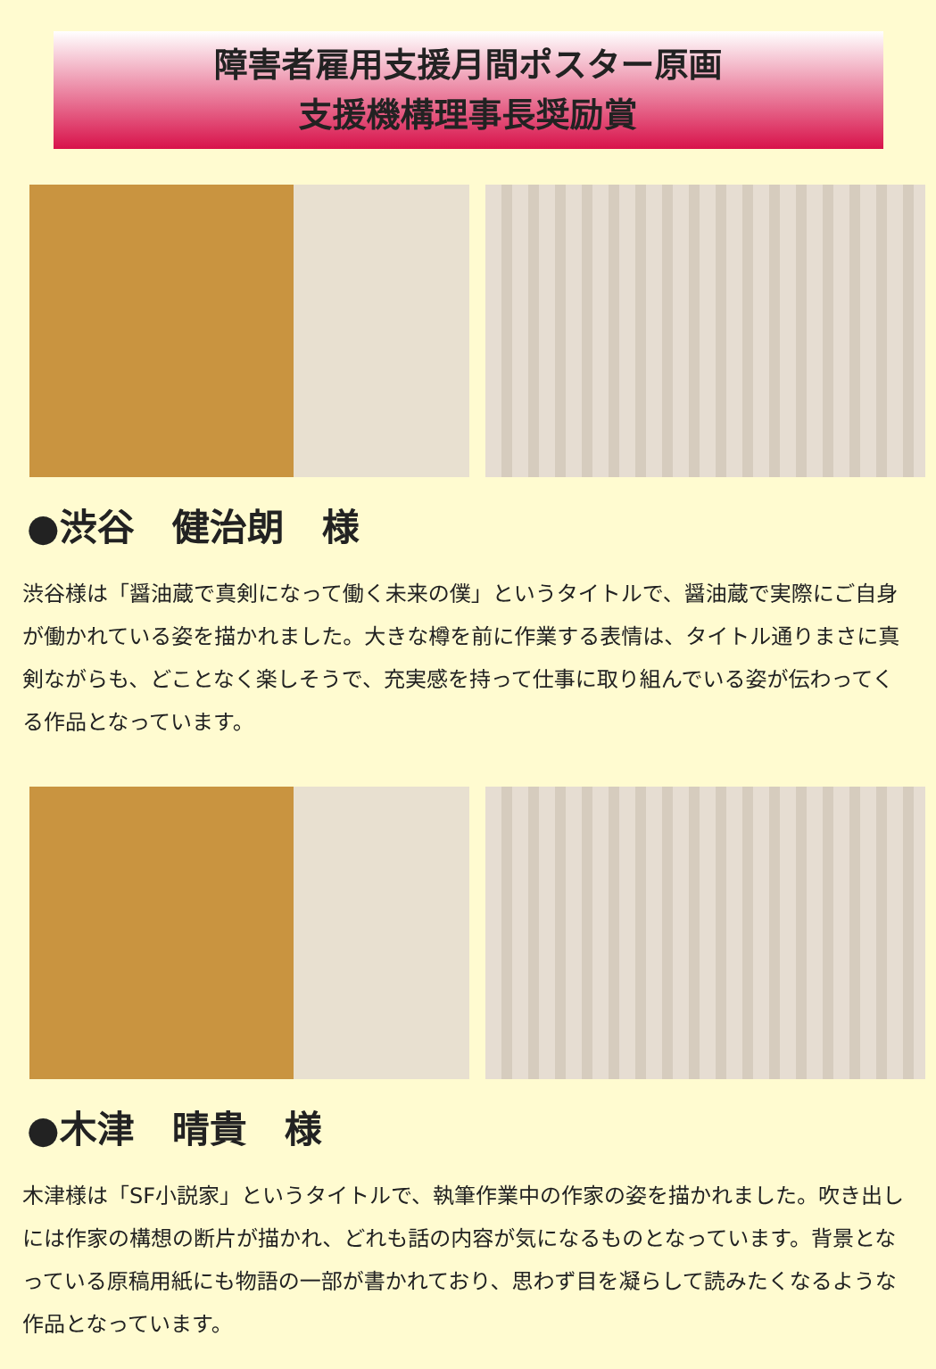障害者雇用支援月間ポスター原画
支援機構理事長奨励賞
●渋谷　健治朗　様
渋谷様は「醤油蔵で真剣になって働く未来の僕」というタイトルで、醤油蔵で実際にご自身が働かれている姿を描かれました。大きな樽を前に作業する表情は、タイトル通りまさに真剣ながらも、どことなく楽しそうで、充実感を持って仕事に取り組んでいる姿が伝わってくる作品となっています。
●木津　晴貴　様
木津様は「SF小説家」というタイトルで、執筆作業中の作家の姿を描かれました。吹き出しには作家の構想の断片が描かれ、どれも話の内容が気になるものとなっています。背景となっている原稿用紙にも物語の一部が書かれており、思わず目を凝らして読みたくなるような作品となっています。